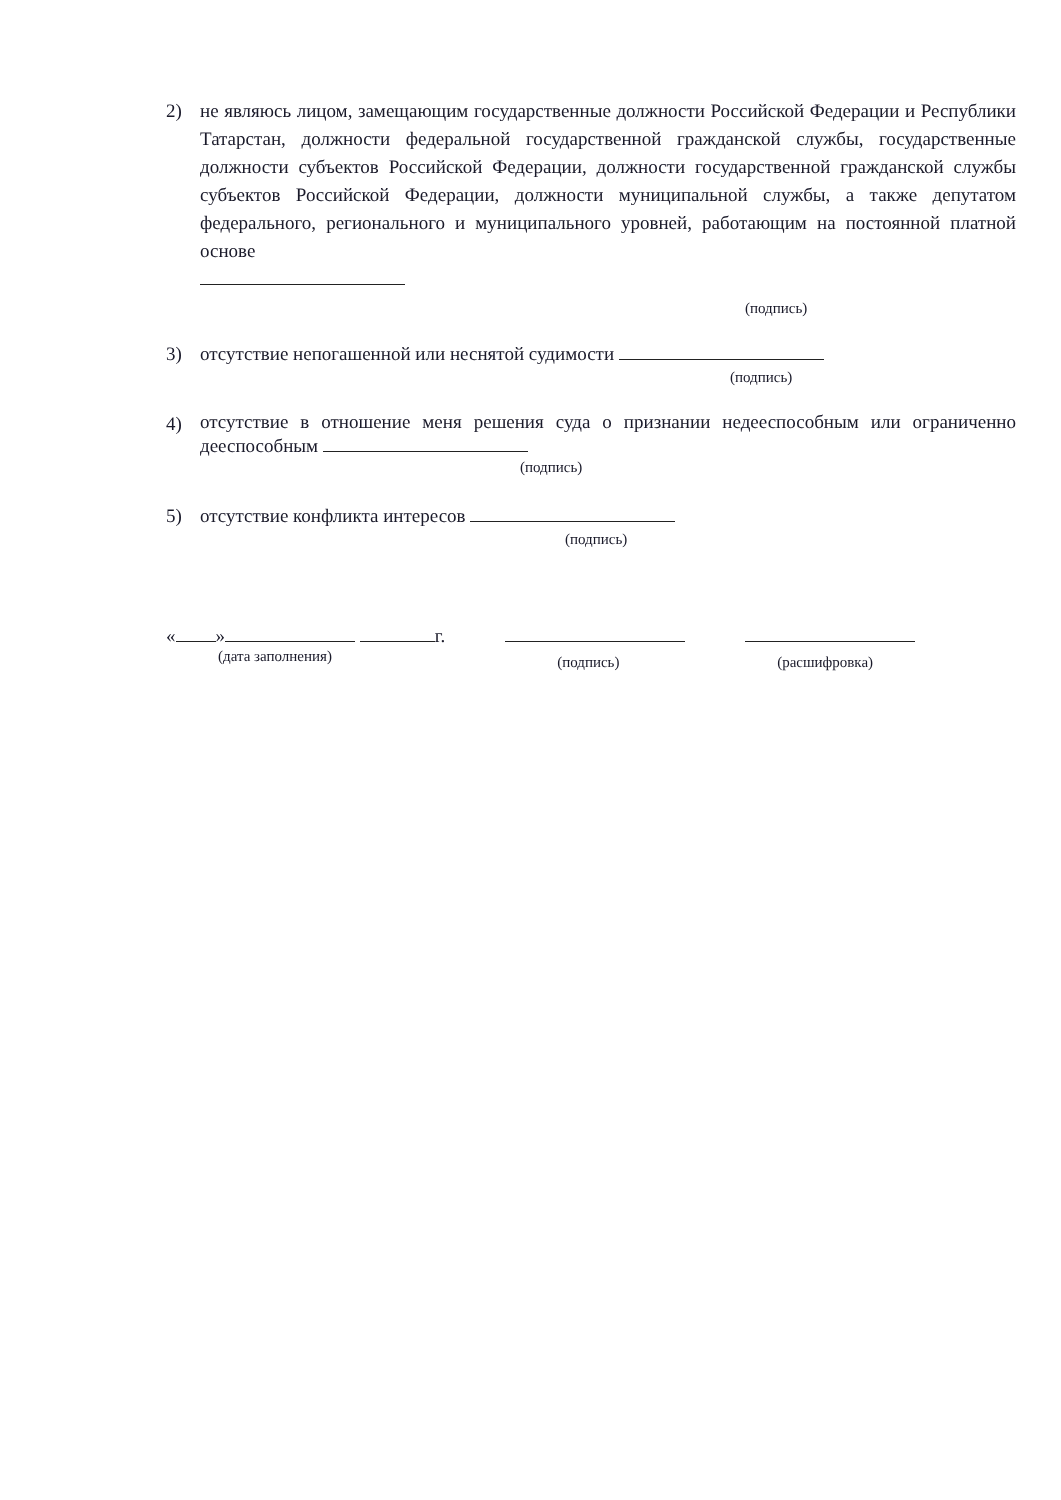2) не являюсь лицом, замещающим государственные должности Российской Федерации и Республики Татарстан, должности федеральной государственной гражданской службы, государственные должности субъектов Российской Федерации, должности государственной гражданской службы субъектов Российской Федерации, должности муниципальной службы, а также депутатом федерального, регионального и муниципального уровней, работающим на постоянной платной основе
(подпись)
3) отсутствие непогашенной или неснятой судимости
(подпись)
4)
отсутствие в отношение меня решения суда о признании недееспособным или ограниченно дееспособным
(подпись)
5) отсутствие конфликта интересов
(подпись)
« » г.
(дата заполнения)
(подпись) (расшифровка)